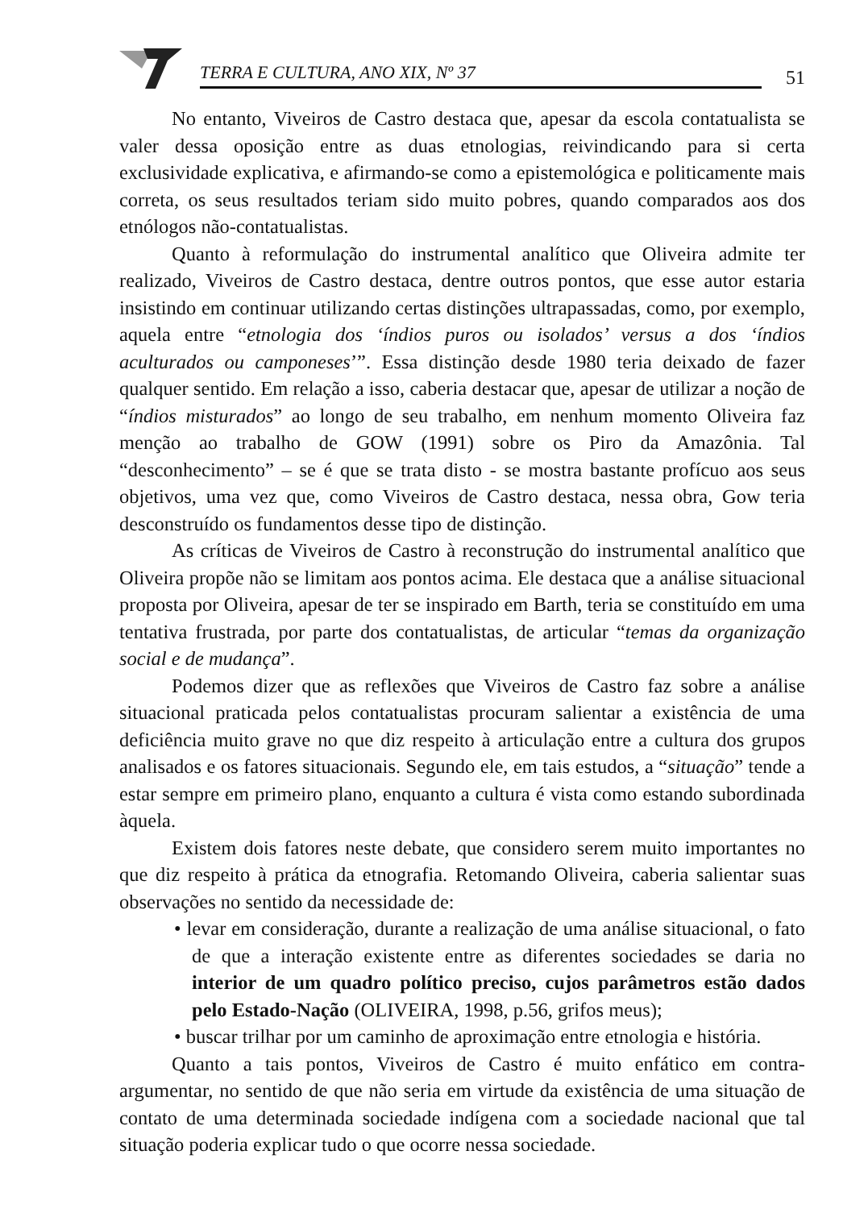TERRA E CULTURA, ANO XIX, Nº 37
51
No entanto, Viveiros de Castro destaca que, apesar da escola contatualista se valer dessa oposição entre as duas etnologias, reivindicando para si certa exclusividade explicativa, e afirmando-se como a epistemológica e politicamente mais correta, os seus resultados teriam sido muito pobres, quando comparados aos dos etnólogos não-contatualistas.
Quanto à reformulação do instrumental analítico que Oliveira admite ter realizado, Viveiros de Castro destaca, dentre outros pontos, que esse autor estaria insistindo em continuar utilizando certas distinções ultrapassadas, como, por exemplo, aquela entre “etnologia dos ‘índios puros ou isolados’ versus a dos ‘índios aculturados ou camponeses’”. Essa distinção desde 1980 teria deixado de fazer qualquer sentido. Em relação a isso, caberia destacar que, apesar de utilizar a noção de “índios misturados” ao longo de seu trabalho, em nenhum momento Oliveira faz menção ao trabalho de GOW (1991) sobre os Piro da Amazônia. Tal “desconhecimento” – se é que se trata disto - se mostra bastante profícuo aos seus objetivos, uma vez que, como Viveiros de Castro destaca, nessa obra, Gow teria desconstruído os fundamentos desse tipo de distinção.
As críticas de Viveiros de Castro à reconstrução do instrumental analítico que Oliveira propõe não se limitam aos pontos acima. Ele destaca que a análise situacional proposta por Oliveira, apesar de ter se inspirado em Barth, teria se constituído em uma tentativa frustrada, por parte dos contatualistas, de articular “temas da organização social e de mudança”.
Podemos dizer que as reflexões que Viveiros de Castro faz sobre a análise situacional praticada pelos contatualistas procuram salientar a existência de uma deficiência muito grave no que diz respeito à articulação entre a cultura dos grupos analisados e os fatores situacionais. Segundo ele, em tais estudos, a “situação” tende a estar sempre em primeiro plano, enquanto a cultura é vista como estando subordinada àquela.
Existem dois fatores neste debate, que considero serem muito importantes no que diz respeito à prática da etnografia. Retomando Oliveira, caberia salientar suas observações no sentido da necessidade de:
• levar em consideração, durante a realização de uma análise situacional, o fato de que a interação existente entre as diferentes sociedades se daria no interior de um quadro político preciso, cujos parâmetros estão dados pelo Estado-Nação (OLIVEIRA, 1998, p.56, grifos meus);
• buscar trilhar por um caminho de aproximação entre etnologia e história.
Quanto a tais pontos, Viveiros de Castro é muito enfático em contra-argumentar, no sentido de que não seria em virtude da existência de uma situação de contato de uma determinada sociedade indígena com a sociedade nacional que tal situação poderia explicar tudo o que ocorre nessa sociedade.